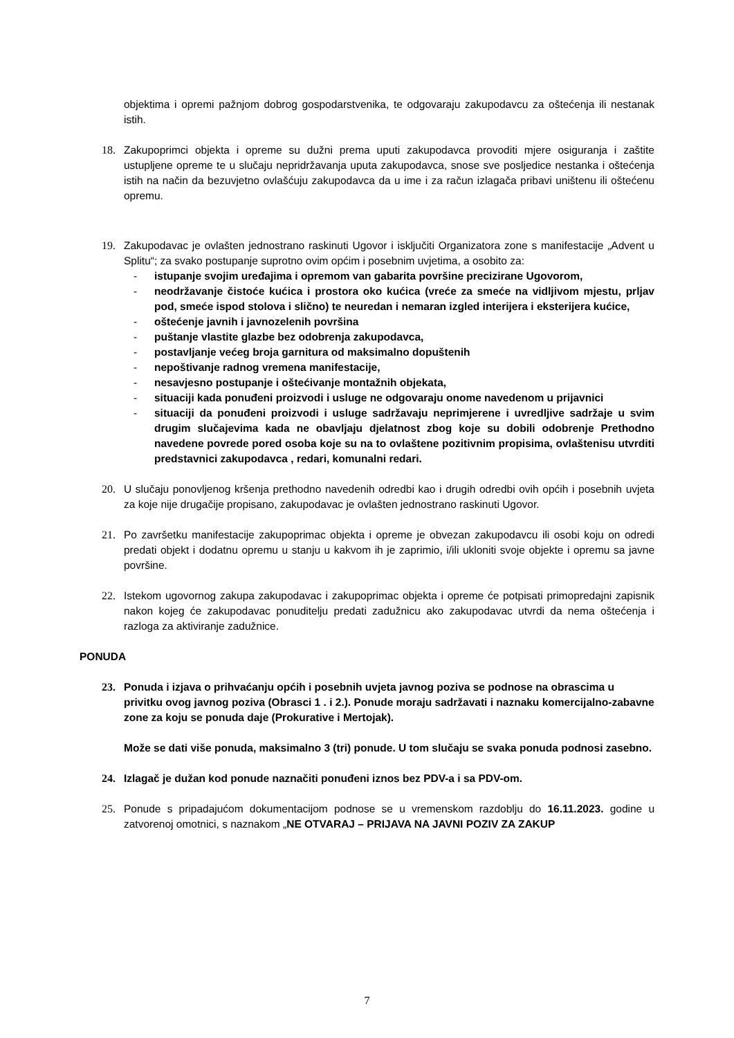objektima i opremi pažnjom dobrog gospodarstvenika, te odgovaraju zakupodavcu za oštećenja ili nestanak istih.
18. Zakupoprimci objekta i opreme su dužni prema uputi zakupodavca provoditi mjere osiguranja i zaštite ustupljene opreme te u slučaju nepridržavanja uputa zakupodavca, snose sve posljedice nestanka i oštećenja istih na način da bezuvjetno ovlašćuju zakupodavca da u ime i za račun izlagača pribavi uništenu ili oštećenu opremu.
19. Zakupodavac je ovlašten jednostrano raskinuti Ugovor i isključiti Organizatora zone s manifestacije „Advent u Splitu“; za svako postupanje suprotno ovim općim i posebnim uvjetima, a osobito za:
- istupanje svojim uređajima i opremom van gabarita površine precizirane Ugovorom,
- neodržavanje čistoće kućica i prostora oko kućica (vreće za smeće na vidljivom mjestu, prljav pod, smeće ispod stolova i slično) te neuredan i nemaran izgled interijera i eksterijera kućice,
- oštećenje javnih i javnozelenih površina
- puštanje vlastite glazbe bez odobrenja zakupodavca,
- postavljanje većeg broja garnitura od maksimalno dopuštenih
- nepoštivanje radnog vremena manifestacije,
- nesavjesno postupanje i oštećivanje montažnih objekata,
- situaciji kada ponuđeni proizvodi i usluge ne odgovaraju onome navedenom u prijavnici
- situaciji da ponuđeni proizvodi i usluge sadržavaju neprimjerene i uvredljive sadržaje u svim drugim slučajevima kada ne obavljaju djelatnost zbog koje su dobili odobrenje Prethodno navedene povrede pored osoba koje su na to ovlaštene pozitivnim propisima, ovlaštenisu utvrditi predstavnici zakupodavca , redari, komunalni redari.
20. U slučaju ponovljenog kršenja prethodno navedenih odredbi kao i drugih odredbi ovih općih i posebnih uvjeta za koje nije drugačije propisano, zakupodavac je ovlašten jednostrano raskinuti Ugovor.
21. Po završetku manifestacije zakupoprimac objekta i opreme je obvezan zakupodavcu ili osobi koju on odredi predati objekt i dodatnu opremu u stanju u kakvom ih je zaprimio, i/ili ukloniti svoje objekte i opremu sa javne površine.
22. Istekom ugovornog zakupa zakupodavac i zakupoprimac objekta i opreme će potpisati primopredajni zapisnik nakon kojeg će zakupodavac ponuditelju predati zadužnicu ako zakupodavac utvrdi da nema oštećenja i razloga za aktiviranje zadužnice.
PONUDA
23. Ponuda i izjava o prihvaćanju općih i posebnih uvjeta javnog poziva se podnose na obrascima u privitku ovog javnog poziva (Obrasci 1 . i 2.). Ponude moraju sadržavati i naznaku komercijalno-zabavne zone za koju se ponuda daje (Prokurative i Mertojak).
Može se dati više ponuda, maksimalno 3 (tri) ponude. U tom slučaju se svaka ponuda podnosi zasebno.
24. Izlagač je dužan kod ponude naznačiti ponuđeni iznos bez PDV-a i sa PDV-om.
25. Ponude s pripadajućom dokumentacijom podnose se u vremenskom razdoblju do 16.11.2023. godine u zatvorenoj omotnici, s naznakom „NE OTVARAJ – PRIJAVA NA JAVNI POZIV ZA ZAKUP
7